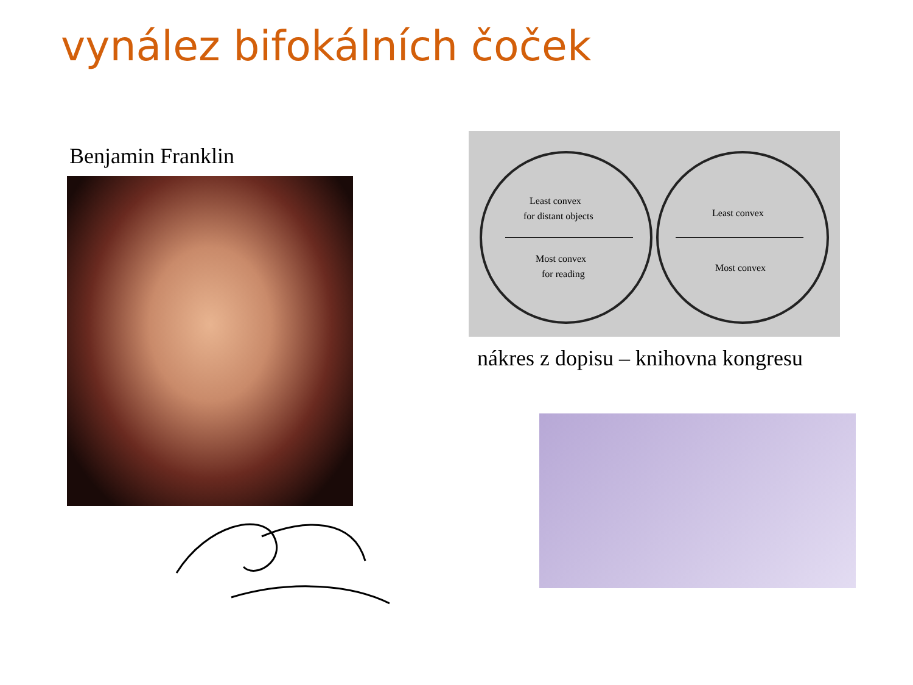vynález bifokálních čoček
Benjamin Franklin
Least convex
for distant objects
Most convex
for reading
Least convex
Most convex
nákres z dopisu – knihovna kongresu